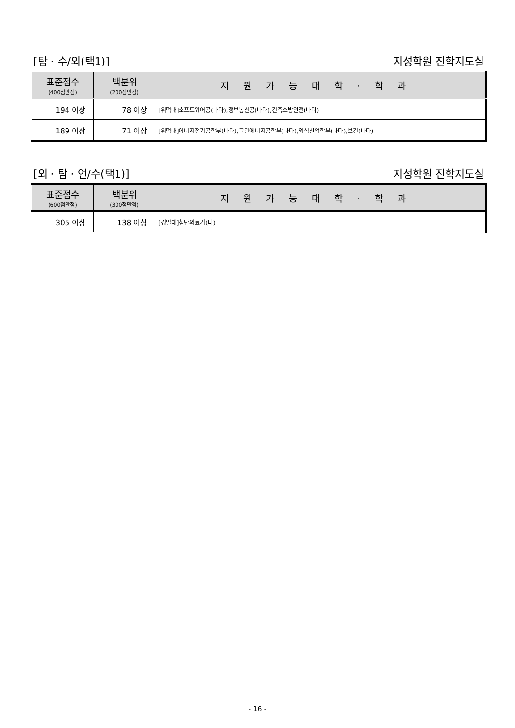[탐 · 수/외(택1)] 지성학원 진학지도실
| 표준점수 (400점만점) | 백분위 (200점만점) | 지원가능대학·학과 |
| --- | --- | --- |
| 194 이상 | 78 이상 | [위덕대]소프트웨어공(나다),정보통신공(나다),건축소방안전(나다) |
| 189 이상 | 71 이상 | [위덕대]에너지전기공학부(나다),그린에너지공학부(나다),외식산업학부(나다),보건(나다) |
[외 · 탐 · 언/수(택1)] 지성학원 진학지도실
| 표준점수 (600점만점) | 백분위 (300점만점) | 지원가능대학·학과 |
| --- | --- | --- |
| 305 이상 | 138 이상 | [경일대]첨단의료기(다) |
- 16 -